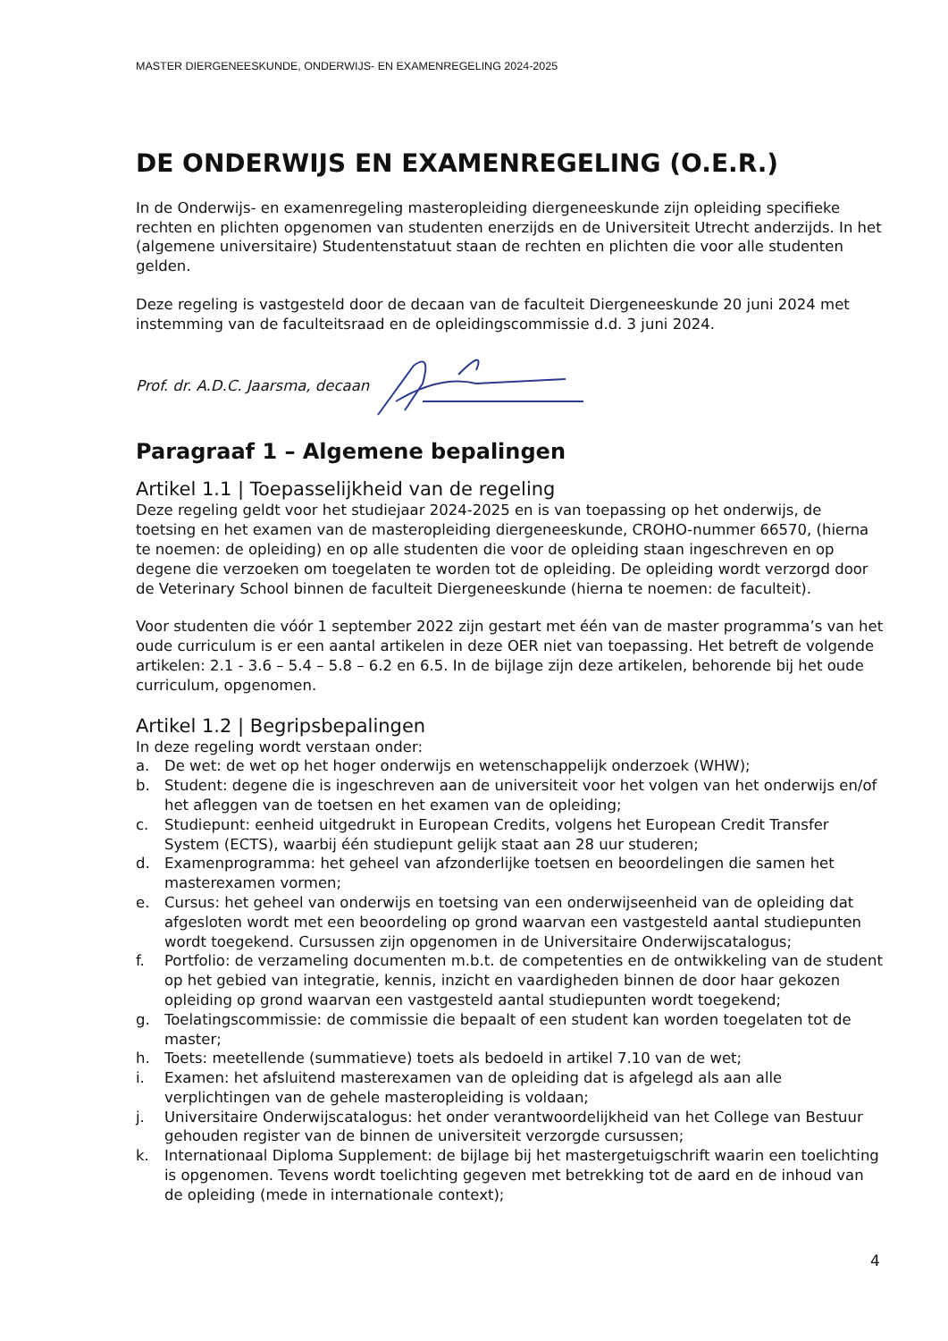MASTER DIERGENEESKUNDE, ONDERWIJS- EN EXAMENREGELING 2024-2025
DE ONDERWIJS EN EXAMENREGELING (O.E.R.)
In de Onderwijs- en examenregeling masteropleiding diergeneeskunde zijn opleiding specifieke rechten en plichten opgenomen van studenten enerzijds en de Universiteit Utrecht anderzijds. In het (algemene universitaire) Studentenstatuut staan de rechten en plichten die voor alle studenten gelden.
Deze regeling is vastgesteld door de decaan van de faculteit Diergeneeskunde 20 juni 2024 met instemming van de faculteitsraad en de opleidingscommissie d.d. 3 juni 2024.
Prof. dr. A.D.C. Jaarsma, decaan
Paragraaf 1 – Algemene bepalingen
Artikel 1.1 | Toepasselijkheid van de regeling
Deze regeling geldt voor het studiejaar 2024-2025 en is van toepassing op het onderwijs, de toetsing en het examen van de masteropleiding diergeneeskunde, CROHO-nummer 66570, (hierna te noemen: de opleiding) en op alle studenten die voor de opleiding staan ingeschreven en op degene die verzoeken om toegelaten te worden tot de opleiding. De opleiding wordt verzorgd door de Veterinary School binnen de faculteit Diergeneeskunde (hierna te noemen: de faculteit).
Voor studenten die vóór 1 september 2022 zijn gestart met één van de master programma’s van het oude curriculum is er een aantal artikelen in deze OER niet van toepassing. Het betreft de volgende artikelen: 2.1 - 3.6 – 5.4 – 5.8 – 6.2 en 6.5. In de bijlage zijn deze artikelen, behorende bij het oude curriculum, opgenomen.
Artikel 1.2 | Begripsbepalingen
In deze regeling wordt verstaan onder:
a. De wet: de wet op het hoger onderwijs en wetenschappelijk onderzoek (WHW);
b. Student: degene die is ingeschreven aan de universiteit voor het volgen van het onderwijs en/of het afleggen van de toetsen en het examen van de opleiding;
c. Studiepunt: eenheid uitgedrukt in European Credits, volgens het European Credit Transfer System (ECTS), waarbij één studiepunt gelijk staat aan 28 uur studeren;
d. Examenprogramma: het geheel van afzonderlijke toetsen en beoordelingen die samen het masterexamen vormen;
e. Cursus: het geheel van onderwijs en toetsing van een onderwijseenheid van de opleiding dat afgesloten wordt met een beoordeling op grond waarvan een vastgesteld aantal studiepunten wordt toegekend. Cursussen zijn opgenomen in de Universitaire Onderwijscatalogus;
f. Portfolio: de verzameling documenten m.b.t. de competenties en de ontwikkeling van de student op het gebied van integratie, kennis, inzicht en vaardigheden binnen de door haar gekozen opleiding op grond waarvan een vastgesteld aantal studiepunten wordt toegekend;
g. Toelatingscommissie: de commissie die bepaalt of een student kan worden toegelaten tot de master;
h. Toets: meetellende (summatieve) toets als bedoeld in artikel 7.10 van de wet;
i. Examen: het afsluitend masterexamen van de opleiding dat is afgelegd als aan alle verplichtingen van de gehele masteropleiding is voldaan;
j. Universitaire Onderwijscatalogus: het onder verantwoordelijkheid van het College van Bestuur gehouden register van de binnen de universiteit verzorgde cursussen;
k. Internationaal Diploma Supplement: de bijlage bij het mastergetuigschrift waarin een toelichting is opgenomen. Tevens wordt toelichting gegeven met betrekking tot de aard en de inhoud van de opleiding (mede in internationale context);
4